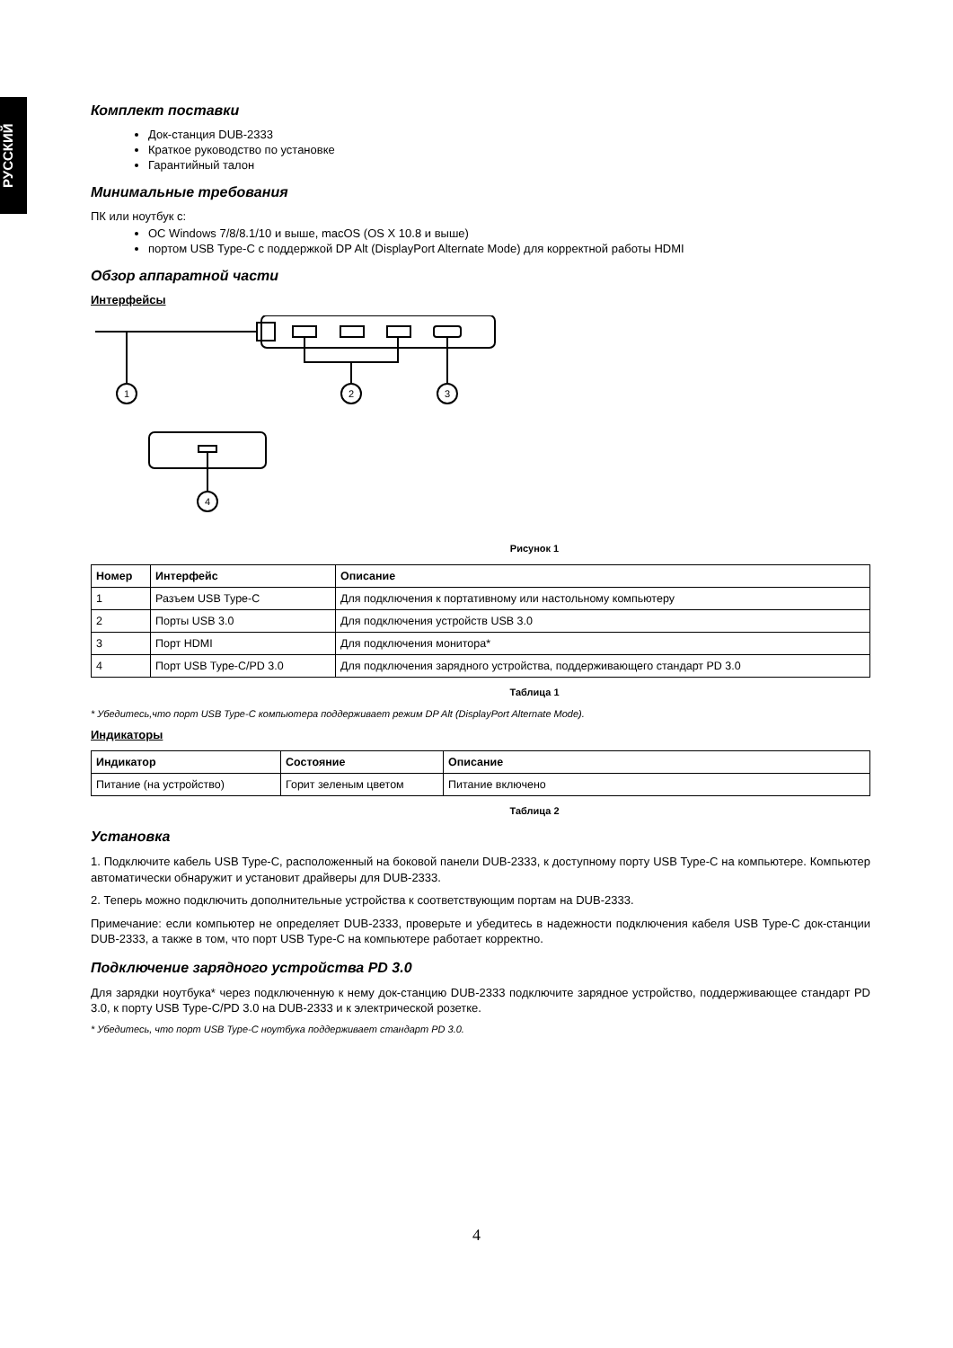РУССКИЙ
Комплект поставки
Док-станция DUB-2333
Краткое руководство по установке
Гарантийный талон
Минимальные требования
ПК или ноутбук с:
ОС Windows 7/8/8.1/10 и выше, macOS (OS X 10.8 и выше)
портом USB Type-C с поддержкой DP Alt (DisplayPort Alternate Mode) для корректной работы HDMI
Обзор аппаратной части
Интерфейсы
1
2
3
4
Рисунок 1
| Номер | Интерфейс | Описание |
| --- | --- | --- |
| 1 | Разъем USB Type-C | Для подключения к портативному или настольному компьютеру |
| 2 | Порты USB 3.0 | Для подключения устройств USB 3.0 |
| 3 | Порт HDMI | Для подключения монитора* |
| 4 | Порт USB Type-C/PD 3.0 | Для подключения зарядного устройства, поддерживающего стандарт PD 3.0 |
Таблица 1
* Убедитесь,что порт USB Type-C компьютера поддерживает режим DP Alt (DisplayPort Alternate Mode).
Индикаторы
| Индикатор | Состояние | Описание |
| --- | --- | --- |
| Питание (на устройство) | Горит зеленым цветом | Питание включено |
Таблица 2
Установка
1. Подключите кабель USB Type-C, расположенный на боковой панели DUB-2333, к доступному порту USB Type-C на компьютере. Компьютер автоматически обнаружит и установит драйверы для DUB-2333.
2. Теперь можно подключить дополнительные устройства к соответствующим портам на DUB-2333.
Примечание: если компьютер не определяет DUB-2333, проверьте и убедитесь в надежности подключения кабеля USB Type-C док-станции DUB-2333, а также в том, что порт USB Type-C на компьютере работает корректно.
Подключение зарядного устройства PD 3.0
Для зарядки ноутбука* через подключенную к нему док-станцию DUB-2333 подключите зарядное устройство, поддерживающее стандарт PD 3.0, к порту USB Type-C/PD 3.0 на DUB-2333 и к электрической розетке.
* Убедитесь, что порт USB Type-C ноутбука поддерживает стандарт PD 3.0.
4